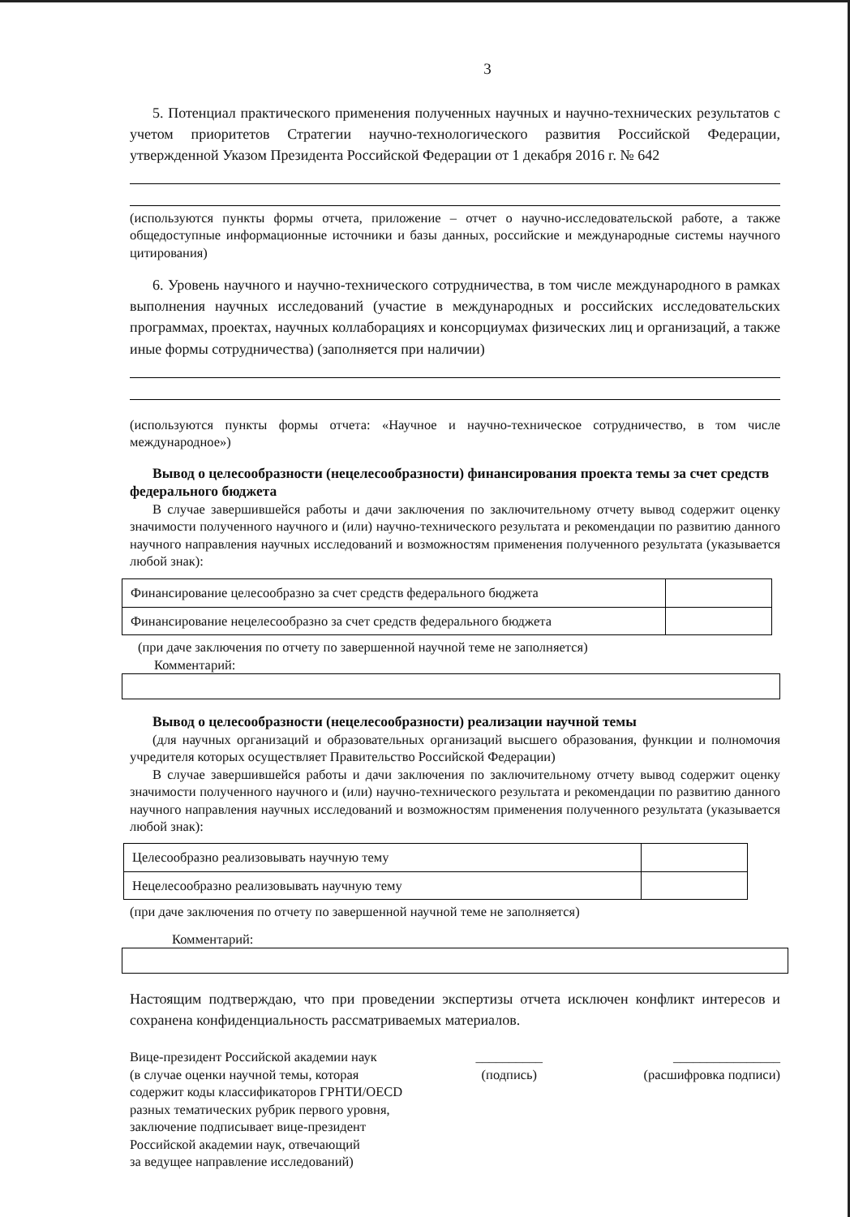3
5. Потенциал практического применения полученных научных и научно-технических результатов с учетом приоритетов Стратегии научно-технологического развития Российской Федерации, утвержденной Указом Президента Российской Федерации от 1 декабря 2016 г. № 642
(используются пункты формы отчета, приложение – отчет о научно-исследовательской работе, а также общедоступные информационные источники и базы данных, российские и международные системы научного цитирования)
6. Уровень научного и научно-технического сотрудничества, в том числе международного в рамках выполнения научных исследований (участие в международных и российских исследовательских программах, проектах, научных коллаборациях и консорциумах физических лиц и организаций, а также иные формы сотрудничества) (заполняется при наличии)
(используются пункты формы отчета: «Научное и научно-техническое сотрудничество, в том числе международное»)
Вывод о целесообразности (нецелесообразности) финансирования проекта темы за счет средств федерального бюджета
В случае завершившейся работы и дачи заключения по заключительному отчету вывод содержит оценку значимости полученного научного и (или) научно-технического результата и рекомендации по развитию данного научного направления научных исследований и возможностям применения полученного результата (указывается любой знак):
| Финансирование целесообразно за счет средств федерального бюджета | |
| Финансирование нецелесообразно за счет средств федерального бюджета | |
(при даче заключения по отчету по завершенной научной теме не заполняется)
Комментарий:
Вывод о целесообразности (нецелесообразности) реализации научной темы
(для научных организаций и образовательных организаций высшего образования, функции и полномочия учредителя которых осуществляет Правительство Российской Федерации)
В случае завершившейся работы и дачи заключения по заключительному отчету вывод содержит оценку значимости полученного научного и (или) научно-технического результата и рекомендации по развитию данного научного направления научных исследований и возможностям применения полученного результата (указывается любой знак):
| Целесообразно реализовывать научную тему | |
| Нецелесообразно реализовывать научную тему | |
(при даче заключения по отчету по завершенной научной теме не заполняется)
Комментарий:
Настоящим подтверждаю, что при проведении экспертизы отчета исключен конфликт интересов и сохранена конфиденциальность рассматриваемых материалов.
Вице-президент Российской академии наук
(в случае оценки научной темы, которая
содержит коды классификаторов ГРНТИ/OECD
разных тематических рубрик первого уровня,
заключение подписывает вице-президент
Российской академии наук, отвечающий
за ведущее направление исследований)
__________
(подпись)
________________
(расшифровка подписи)